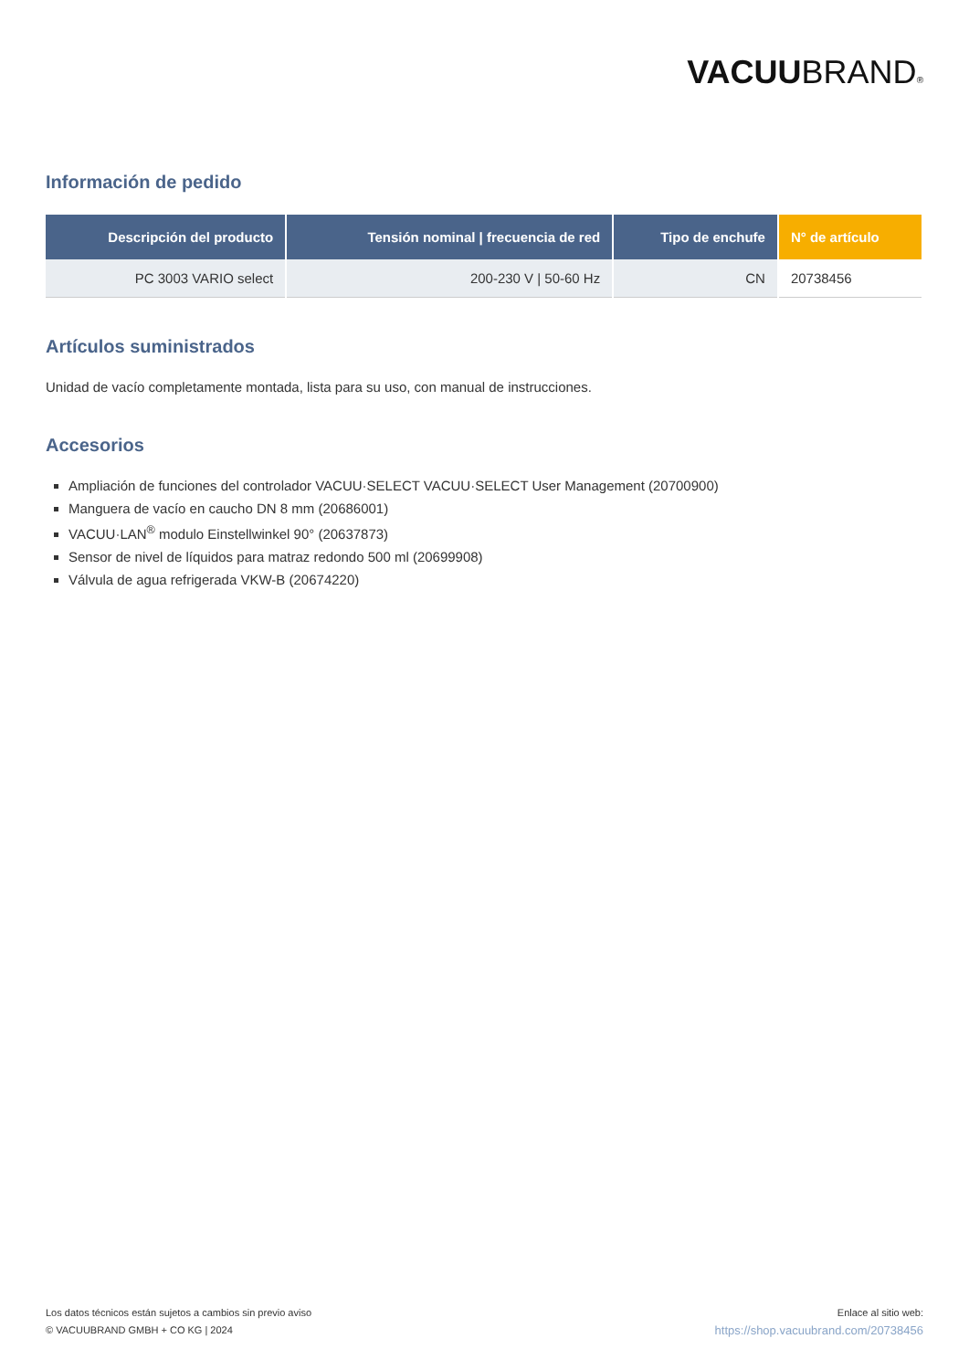VACUUBRAND®
Información de pedido
| Descripción del producto | Tensión nominal / frecuencia de red | Tipo de enchufe | N° de artículo |
| --- | --- | --- | --- |
| PC 3003 VARIO select | 200-230 V / 50-60 Hz | CN | 20738456 |
Artículos suministrados
Unidad de vacío completamente montada, lista para su uso, con manual de instrucciones.
Accesorios
Ampliación de funciones del controlador VACUU·SELECT VACUU·SELECT User Management (20700900)
Manguera de vacío en caucho DN 8 mm (20686001)
VACUU·LAN<sup>®</sup> modulo Einstellwinkel 90° (20637873)
Sensor de nivel de líquidos para matraz redondo 500 ml (20699908)
Válvula de agua refrigerada VKW-B (20674220)
Los datos técnicos están sujetos a cambios sin previo aviso
© VACUUBRAND GMBH + CO KG | 2024
Enlace al sitio web:
https://shop.vacuubrand.com/20738456